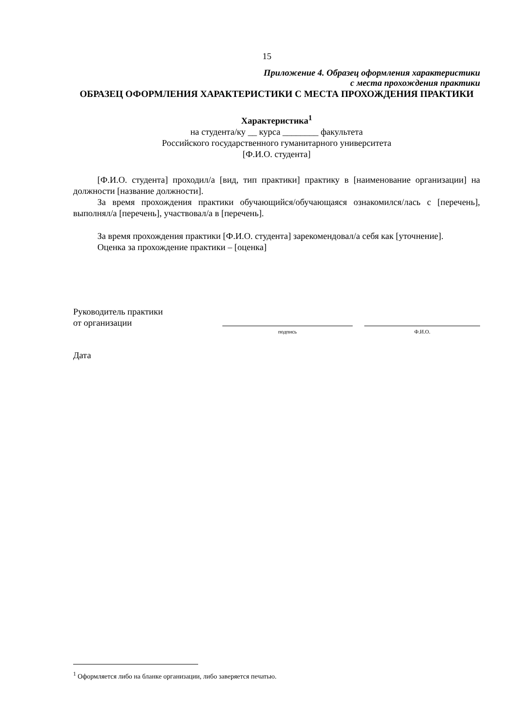15
Приложение 4. Образец оформления характеристики
с места прохождения практики
ОБРАЗЕЦ ОФОРМЛЕНИЯ ХАРАКТЕРИСТИКИ С МЕСТА ПРОХОЖДЕНИЯ ПРАКТИКИ
Характеристика<sup>1</sup>
на студента/ку __ курса ________ факультета
Российского государственного гуманитарного университета
[Ф.И.О. студента]
[Ф.И.О. студента] проходил/а [вид, тип практики] практику в [наименование организации] на должности [название должности].
За время прохождения практики обучающийся/обучающаяся ознакомился/лась с [перечень], выполнял/а [перечень], участвовал/а в [перечень].
За время прохождения практики [Ф.И.О. студента] зарекомендовал/а себя как [уточнение].
Оценка за прохождение практики – [оценка]
Руководитель практики
от организации
подпись
Ф.И.О.
Дата
<sup>1</sup> Оформляется либо на бланке организации, либо заверяется печатью.